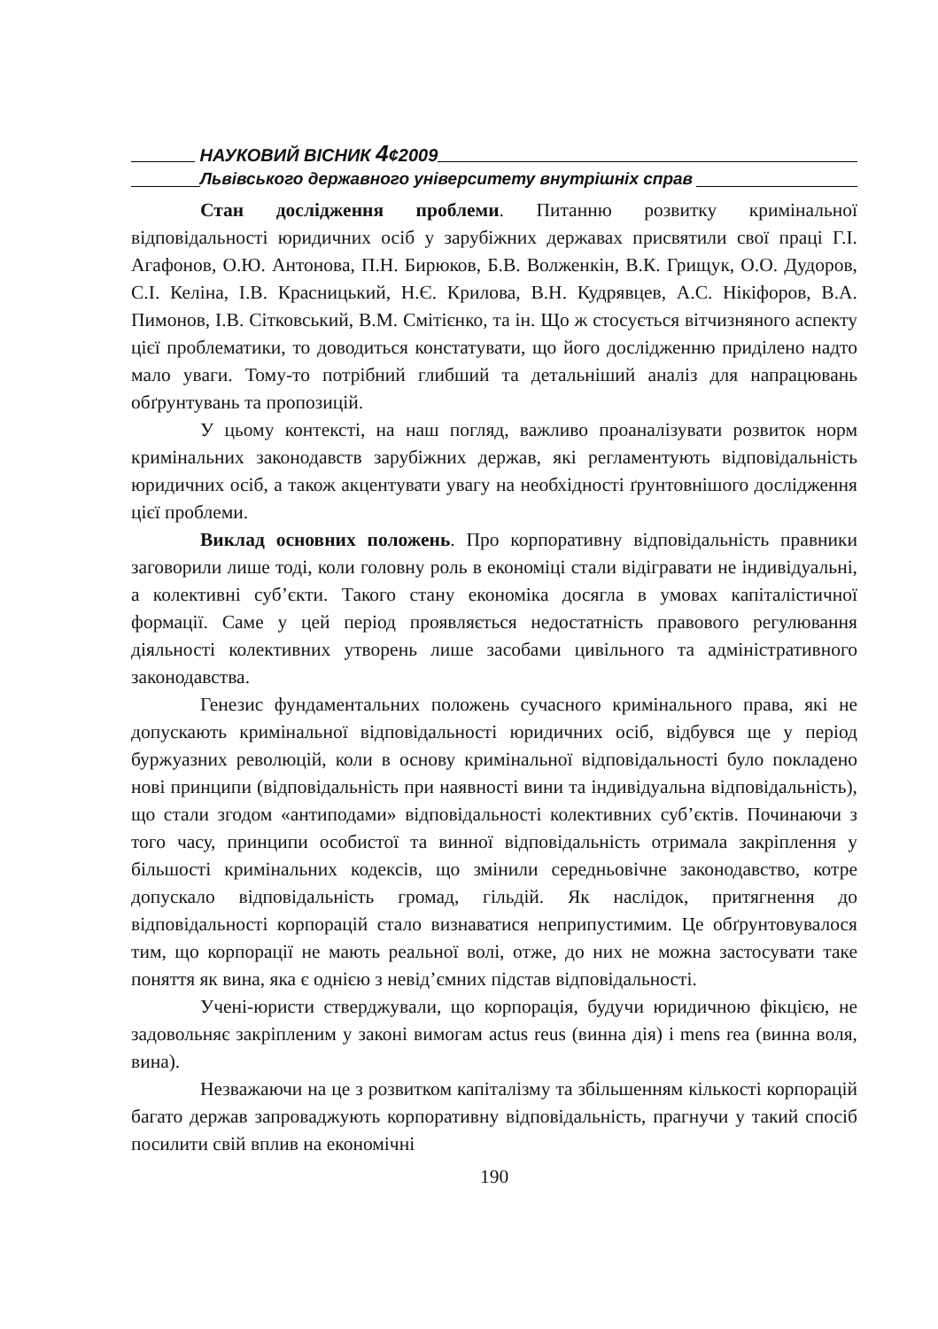НАУКОВИЙ ВІСНИК 4¢2009
Львівського державного університету внутрішніх справ
Стан дослідження проблеми. Питанню розвитку кримінальної відповідальності юридичних осіб у зарубіжних державах присвятили свої праці Г.І. Агафонов, О.Ю. Антонова, П.Н. Бирюков, Б.В. Волженкін, В.К. Грищук, О.О. Дудоров, С.І. Келіна, І.В. Красницький, Н.Є. Крилова, В.Н. Кудрявцев, А.С. Нікіфоров, В.А. Пимонов, І.В. Сітковський, В.М. Смітієнко, та ін. Що ж стосується вітчизняного аспекту цієї проблематики, то доводиться констатувати, що його дослідженню приділено надто мало уваги. Тому-то потрібний глибший та детальніший аналіз для напрацювань обґрунтувань та пропозицій.
У цьому контексті, на наш погляд, важливо проаналізувати розвиток норм кримінальних законодавств зарубіжних держав, які регламентують відповідальність юридичних осіб, а також акцентувати увагу на необхідності ґрунтовнішого дослідження цієї проблеми.
Виклад основних положень. Про корпоративну відповідальність правники заговорили лише тоді, коли головну роль в економіці стали відігравати не індивідуальні, а колективні суб’єкти. Такого стану економіка досягла в умовах капіталістичної формації. Саме у цей період проявляється недостатність правового регулювання діяльності колективних утворень лише засобами цивільного та адміністративного законодавства.
Генезис фундаментальних положень сучасного кримінального права, які не допускають кримінальної відповідальності юридичних осіб, відбувся ще у період буржуазних революцій, коли в основу кримінальної відповідальності було покладено нові принципи (відповідальність при наявності вини та індивідуальна відповідальність), що стали згодом «антиподами» відповідальності колективних суб’єктів. Починаючи з того часу, принципи особистої та винної відповідальність отримала закріплення у більшості кримінальних кодексів, що змінили середньовічне законодавство, котре допускало відповідальність громад, гільдій. Як наслідок, притягнення до відповідальності корпорацій стало визнаватися неприпустимим. Це обґрунтовувалося тим, що корпорації не мають реальної волі, отже, до них не можна застосувати таке поняття як вина, яка є однією з невід’ємних підстав відповідальності.
Учені-юристи стверджували, що корпорація, будучи юридичною фікцією, не задовольняє закріпленим у законі вимогам actus reus (винна дія) і mens rea (винна воля, вина).
Незважаючи на це з розвитком капіталізму та збільшенням кількості корпорацій багато держав запроваджують корпоративну відповідальність, прагнучи у такий спосіб посилити свій вплив на економічні
190